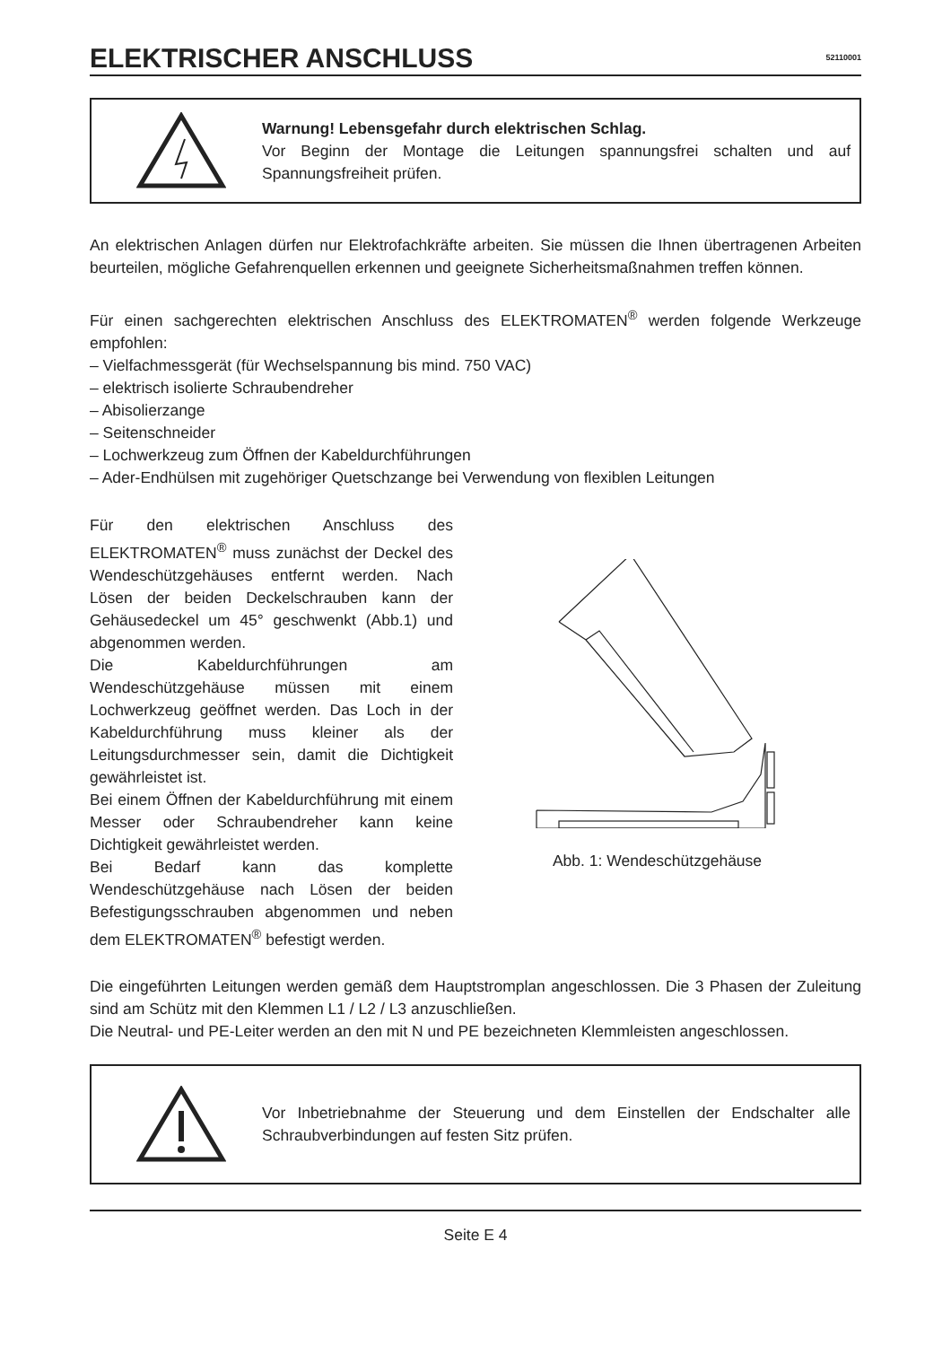ELEKTRISCHER ANSCHLUSS
52110001
Warnung! Lebensgefahr durch elektrischen Schlag.
Vor Beginn der Montage die Leitungen spannungsfrei schalten und auf Spannungsfreiheit prüfen.
An elektrischen Anlagen dürfen nur Elektrofachkräfte arbeiten. Sie müssen die Ihnen übertragenen Arbeiten beurteilen, mögliche Gefahrenquellen erkennen und geeignete Sicherheitsmaßnahmen treffen können.
Für einen sachgerechten elektrischen Anschluss des ELEKTROMATEN<sup>®</sup> werden folgende Werkzeuge empfohlen:
– Vielfachmessgerät (für Wechselspannung bis mind. 750 VAC)
– elektrisch isolierte Schraubendreher
– Abisolierzange
– Seitenschneider
– Lochwerkzeug zum Öffnen der Kabeldurchführungen
– Ader-Endhülsen mit zugehöriger Quetschzange bei Verwendung von flexiblen Leitungen
Für den elektrischen Anschluss des ELEKTROMATEN<sup>®</sup> muss zunächst der Deckel des Wendeschützgehäuses entfernt werden. Nach Lösen der beiden Deckelschrauben kann der Gehäusedeckel um 45° geschwenkt (Abb.1) und abgenommen werden.
Die Kabeldurchführungen am Wendeschützgehäuse müssen mit einem Lochwerkzeug geöffnet werden. Das Loch in der Kabeldurchführung muss kleiner als der Leitungsdurchmesser sein, damit die Dichtigkeit gewährleistet ist.
Bei einem Öffnen der Kabeldurchführung mit einem Messer oder Schraubendreher kann keine Dichtigkeit gewährleistet werden.
Bei Bedarf kann das komplette Wendeschützgehäuse nach Lösen der beiden Befestigungsschrauben abgenommen und neben dem ELEKTROMATEN<sup>®</sup> befestigt werden.
Abb. 1: Wendeschützgehäuse
Die eingeführten Leitungen werden gemäß dem Hauptstromplan angeschlossen. Die 3 Phasen der Zuleitung sind am Schütz mit den Klemmen L1 / L2 / L3 anzuschließen.
Die Neutral- und PE-Leiter werden an den mit N und PE bezeichneten Klemmleisten angeschlossen.
Vor Inbetriebnahme der Steuerung und dem Einstellen der Endschalter alle Schraubverbindungen auf festen Sitz prüfen.
Seite E 4